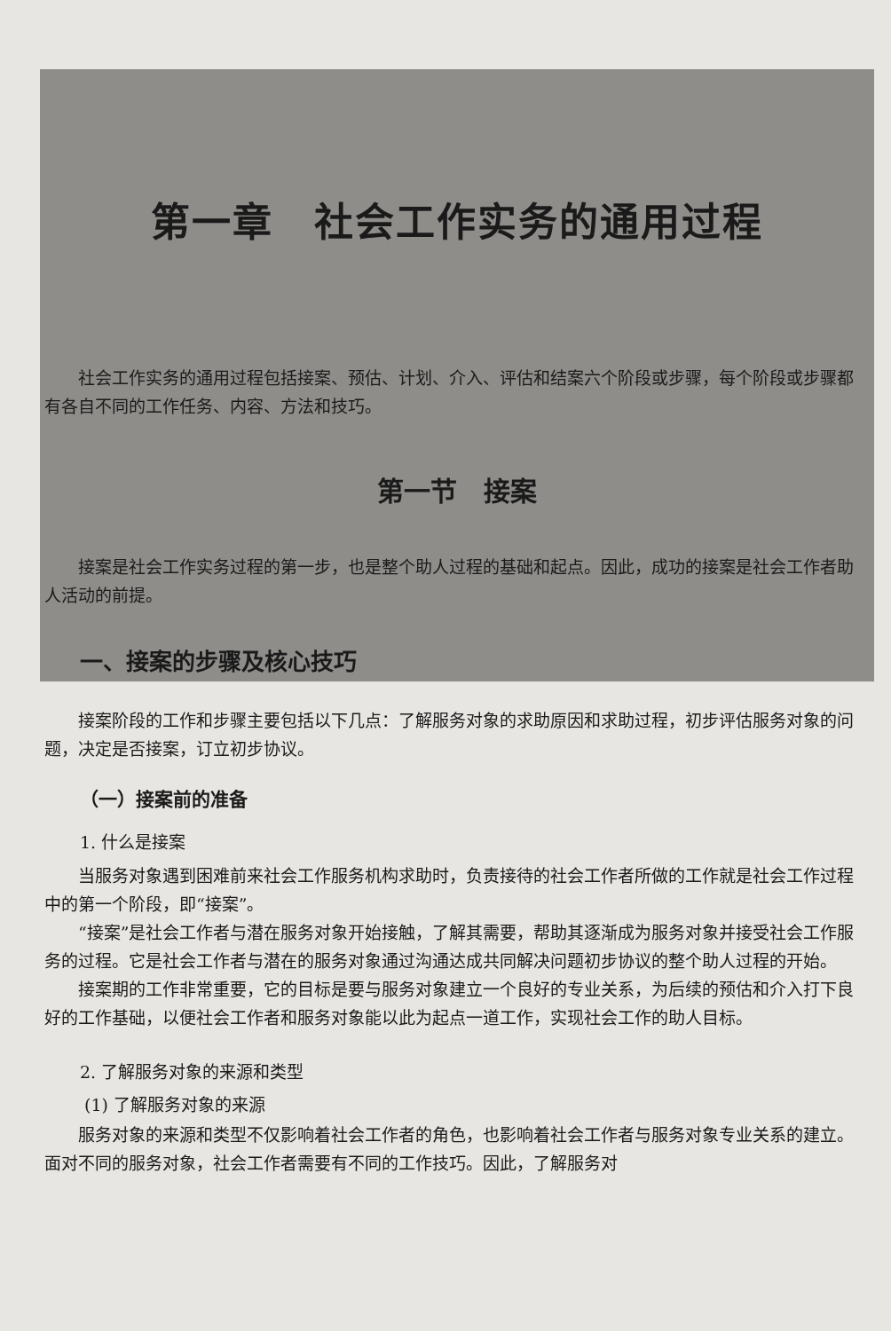第一章　社会工作实务的通用过程
社会工作实务的通用过程包括接案、预估、计划、介入、评估和结案六个阶段或步骤，每个阶段或步骤都有各自不同的工作任务、内容、方法和技巧。
第一节　接案
接案是社会工作实务过程的第一步，也是整个助人过程的基础和起点。因此，成功的接案是社会工作者助人活动的前提。
一、接案的步骤及核心技巧
接案阶段的工作和步骤主要包括以下几点：了解服务对象的求助原因和求助过程，初步评估服务对象的问题，决定是否接案，订立初步协议。
（一）接案前的准备
1. 什么是接案
当服务对象遇到困难前来社会工作服务机构求助时，负责接待的社会工作者所做的工作就是社会工作过程中的第一个阶段，即“接案”。
“接案”是社会工作者与潜在服务对象开始接触，了解其需要，帮助其逐渐成为服务对象并接受社会工作服务的过程。它是社会工作者与潜在的服务对象通过沟通达成共同解决问题初步协议的整个助人过程的开始。
接案期的工作非常重要，它的目标是要与服务对象建立一个良好的专业关系，为后续的预估和介入打下良好的工作基础，以便社会工作者和服务对象能以此为起点一道工作，实现社会工作的助人目标。
2. 了解服务对象的来源和类型
(1) 了解服务对象的来源
服务对象的来源和类型不仅影响着社会工作者的角色，也影响着社会工作者与服务对象专业关系的建立。面对不同的服务对象，社会工作者需要有不同的工作技巧。因此，了解服务对